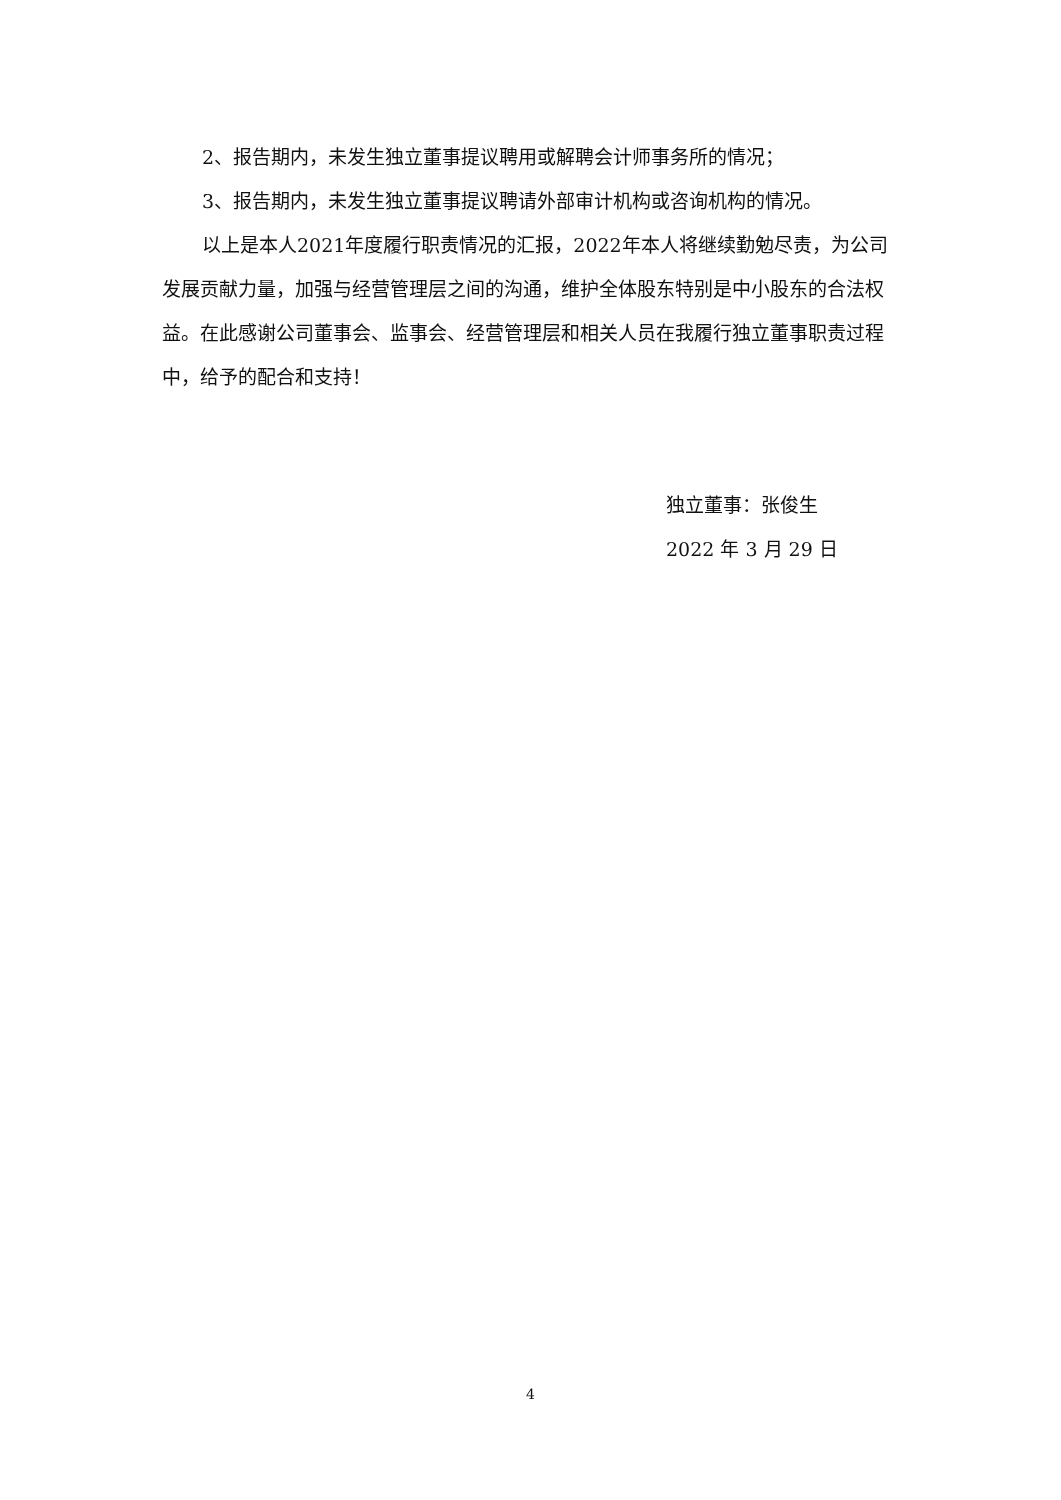2、报告期内，未发生独立董事提议聘用或解聘会计师事务所的情况；
3、报告期内，未发生独立董事提议聘请外部审计机构或咨询机构的情况。
以上是本人2021年度履行职责情况的汇报，2022年本人将继续勤勉尽责，为公司发展贡献力量，加强与经营管理层之间的沟通，维护全体股东特别是中小股东的合法权益。在此感谢公司董事会、监事会、经营管理层和相关人员在我履行独立董事职责过程中，给予的配合和支持！
独立董事：张俊生
2022 年 3 月 29 日
4